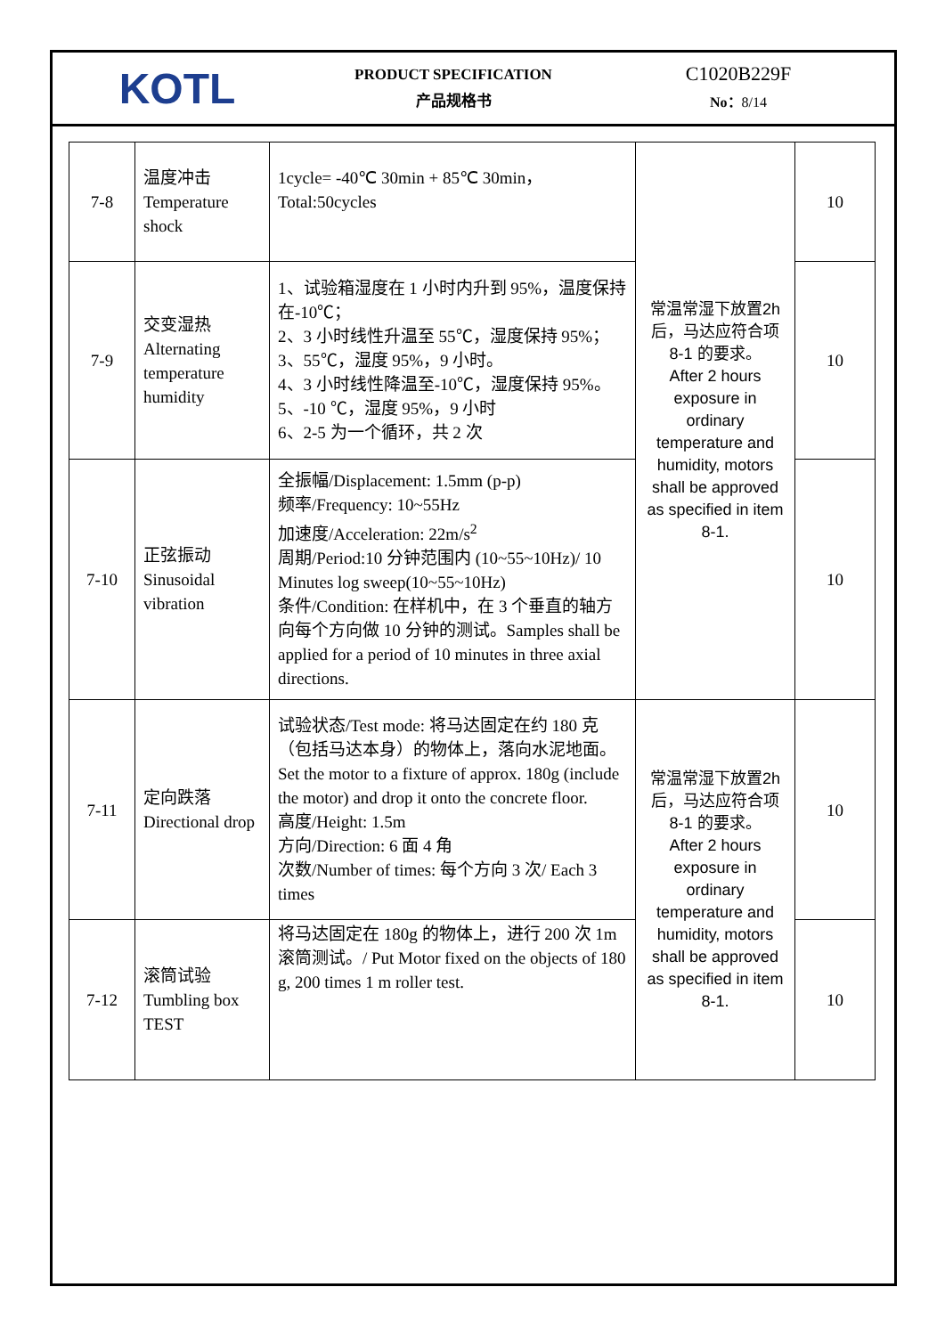KOTL
PRODUCT SPECIFICATION
产品规格书
C1020B229F
No：8/14
| 7-8 | 温度冲击 Temperature shock | 1cycle= -40℃ 30min + 85℃ 30min， Total:50cycles | 常温常湿下放置2h后，马达应符合项 8-1 的要求。 After 2 hours exposure in ordinary temperature and humidity, motors shall be approved as specified in item 8-1. | 10 |
| 7-9 | 交变湿热 Alternating temperature humidity | 1、试验箱湿度在 1 小时内升到 95%，温度保持在-10℃； 2、3 小时线性升温至 55℃，湿度保持 95%； 3、55℃，湿度 95%，9 小时。 4、3 小时线性降温至-10℃，湿度保持 95%。 5、-10 ℃，湿度 95%，9 小时 6、2-5 为一个循环，共 2 次 | | 10 |
| 7-10 | 正弦振动 Sinusoidal vibration | 全振幅/Displacement: 1.5mm (p-p) 频率/Frequency: 10~55Hz 加速度/Acceleration: 22m/s<sup>2</sup> 周期/Period:10 分钟范围内 (10~55~10Hz)/ 10 Minutes log sweep(10~55~10Hz) 条件/Condition: 在样机中，在 3 个垂直的轴方向每个方向做 10 分钟的测试。Samples shall be applied for a period of 10 minutes in three axial directions. | | 10 |
| 7-11 | 定向跌落 Directional drop | 试验状态/Test mode: 将马达固定在约 180 克（包括马达本身）的物体上，落向水泥地面。Set the motor to a fixture of approx. 180g (include the motor) and drop it onto the concrete floor. 高度/Height: 1.5m 方向/Direction: 6 面 4 角 次数/Number of times: 每个方向 3 次/ Each 3 times | 常温常湿下放置2h后，马达应符合项 8-1 的要求。 After 2 hours exposure in ordinary temperature and humidity, motors shall be approved as specified in item 8-1. | 10 |
| 7-12 | 滚筒试验 Tumbling box TEST | 将马达固定在 180g 的物体上，进行 200 次 1m 滚筒测试。/ Put Motor fixed on the objects of 180 g, 200 times 1 m roller test. | | 10 |